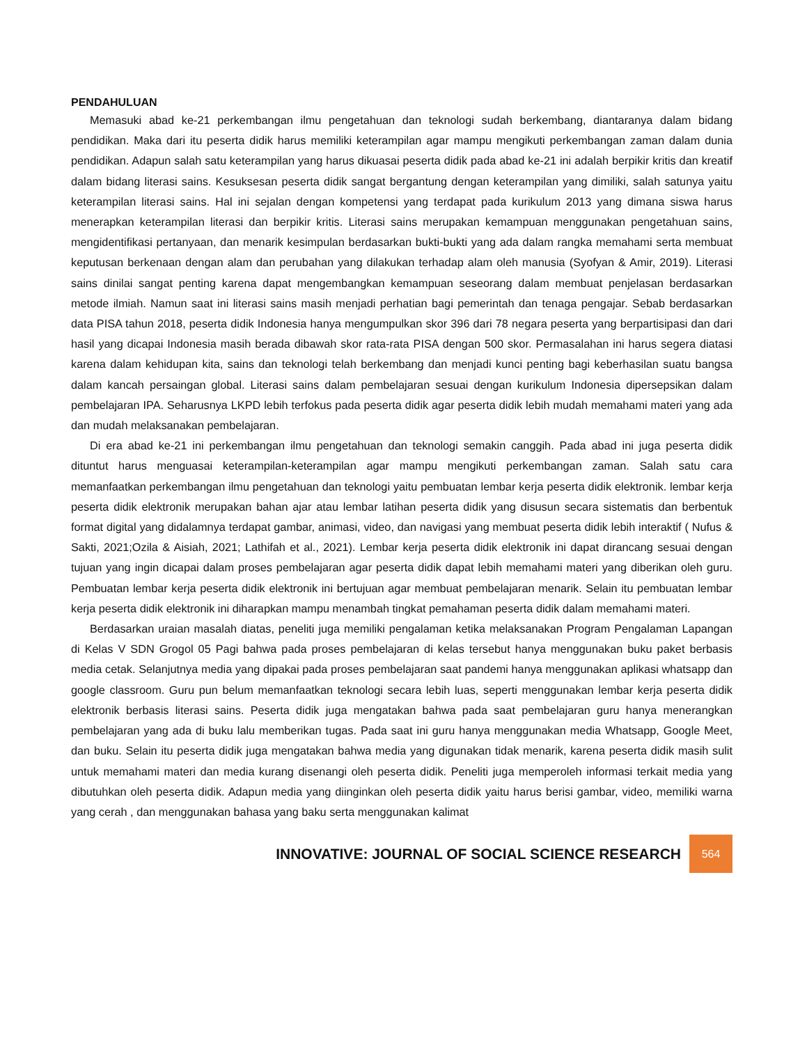PENDAHULUAN
Memasuki abad ke-21 perkembangan ilmu pengetahuan dan teknologi sudah berkembang, diantaranya dalam bidang pendidikan. Maka dari itu peserta didik harus memiliki keterampilan agar mampu mengikuti perkembangan zaman dalam dunia pendidikan. Adapun salah satu keterampilan yang harus dikuasai peserta didik pada abad ke-21 ini adalah berpikir kritis dan kreatif dalam bidang literasi sains. Kesuksesan peserta didik sangat bergantung dengan keterampilan yang dimiliki, salah satunya yaitu keterampilan literasi sains. Hal ini sejalan dengan kompetensi yang terdapat pada kurikulum 2013 yang dimana siswa harus menerapkan keterampilan literasi dan berpikir kritis. Literasi sains merupakan kemampuan menggunakan pengetahuan sains, mengidentifikasi pertanyaan, dan menarik kesimpulan berdasarkan bukti-bukti yang ada dalam rangka memahami serta membuat keputusan berkenaan dengan alam dan perubahan yang dilakukan terhadap alam oleh manusia (Syofyan & Amir, 2019). Literasi sains dinilai sangat penting karena dapat mengembangkan kemampuan seseorang dalam membuat penjelasan berdasarkan metode ilmiah. Namun saat ini literasi sains masih menjadi perhatian bagi pemerintah dan tenaga pengajar. Sebab berdasarkan data PISA tahun 2018, peserta didik Indonesia hanya mengumpulkan skor 396 dari 78 negara peserta yang berpartisipasi dan dari hasil yang dicapai Indonesia masih berada dibawah skor rata-rata PISA dengan 500 skor. Permasalahan ini harus segera diatasi karena dalam kehidupan kita, sains dan teknologi telah berkembang dan menjadi kunci penting bagi keberhasilan suatu bangsa dalam kancah persaingan global. Literasi sains dalam pembelajaran sesuai dengan kurikulum Indonesia dipersepsikan dalam pembelajaran IPA. Seharusnya LKPD lebih terfokus pada peserta didik agar peserta didik lebih mudah memahami materi yang ada dan mudah melaksanakan pembelajaran.
Di era abad ke-21 ini perkembangan ilmu pengetahuan dan teknologi semakin canggih. Pada abad ini juga peserta didik dituntut harus menguasai keterampilan-keterampilan agar mampu mengikuti perkembangan zaman. Salah satu cara memanfaatkan perkembangan ilmu pengetahuan dan teknologi yaitu pembuatan lembar kerja peserta didik elektronik. lembar kerja peserta didik elektronik merupakan bahan ajar atau lembar latihan peserta didik yang disusun secara sistematis dan berbentuk format digital yang didalamnya terdapat gambar, animasi, video, dan navigasi yang membuat peserta didik lebih interaktif ( Nufus & Sakti, 2021;Ozila & Aisiah, 2021; Lathifah et al., 2021). Lembar kerja peserta didik elektronik ini dapat dirancang sesuai dengan tujuan yang ingin dicapai dalam proses pembelajaran agar peserta didik dapat lebih memahami materi yang diberikan oleh guru. Pembuatan lembar kerja peserta didik elektronik ini bertujuan agar membuat pembelajaran menarik. Selain itu pembuatan lembar kerja peserta didik elektronik ini diharapkan mampu menambah tingkat pemahaman peserta didik dalam memahami materi.
Berdasarkan uraian masalah diatas, peneliti juga memiliki pengalaman ketika melaksanakan Program Pengalaman Lapangan di Kelas V SDN Grogol 05 Pagi bahwa pada proses pembelajaran di kelas tersebut hanya menggunakan buku paket berbasis media cetak. Selanjutnya media yang dipakai pada proses pembelajaran saat pandemi hanya menggunakan aplikasi whatsapp dan google classroom. Guru pun belum memanfaatkan teknologi secara lebih luas, seperti menggunakan lembar kerja peserta didik elektronik berbasis literasi sains. Peserta didik juga mengatakan bahwa pada saat pembelajaran guru hanya menerangkan pembelajaran yang ada di buku lalu memberikan tugas. Pada saat ini guru hanya menggunakan media Whatsapp, Google Meet, dan buku. Selain itu peserta didik juga mengatakan bahwa media yang digunakan tidak menarik, karena peserta didik masih sulit untuk memahami materi dan media kurang disenangi oleh peserta didik. Peneliti juga memperoleh informasi terkait media yang dibutuhkan oleh peserta didik. Adapun media yang diinginkan oleh peserta didik yaitu harus berisi gambar, video, memiliki warna yang cerah , dan menggunakan bahasa yang baku serta menggunakan kalimat
INNOVATIVE: JOURNAL OF SOCIAL SCIENCE RESEARCH 564